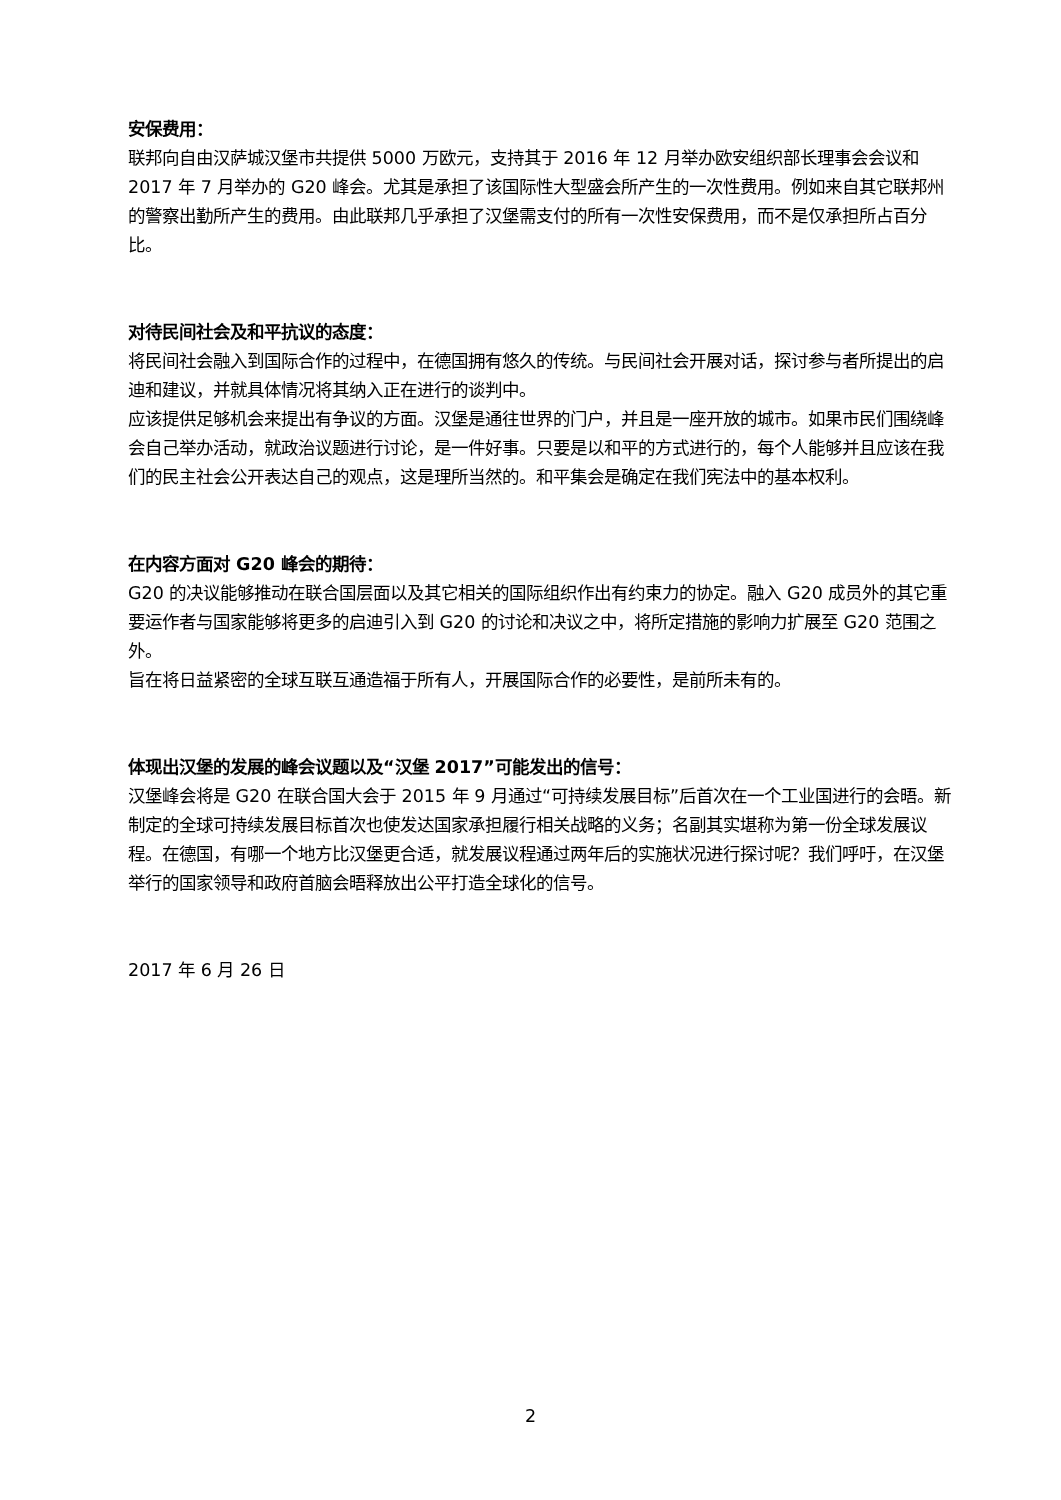安保费用：
联邦向自由汉萨城汉堡市共提供 5000 万欧元，支持其于 2016 年 12 月举办欧安组织部长理事会会议和 2017 年 7 月举办的 G20 峰会。尤其是承担了该国际性大型盛会所产生的一次性费用。例如来自其它联邦州的警察出勤所产生的费用。由此联邦几乎承担了汉堡需支付的所有一次性安保费用，而不是仅承担所占百分比。
对待民间社会及和平抗议的态度：
将民间社会融入到国际合作的过程中，在德国拥有悠久的传统。与民间社会开展对话，探讨参与者所提出的启迪和建议，并就具体情况将其纳入正在进行的谈判中。
应该提供足够机会来提出有争议的方面。汉堡是通往世界的门户，并且是一座开放的城市。如果市民们围绕峰会自己举办活动，就政治议题进行讨论，是一件好事。只要是以和平的方式进行的，每个人能够并且应该在我们的民主社会公开表达自己的观点，这是理所当然的。和平集会是确定在我们宪法中的基本权利。
在内容方面对 G20 峰会的期待：
G20 的决议能够推动在联合国层面以及其它相关的国际组织作出有约束力的协定。融入 G20 成员外的其它重要运作者与国家能够将更多的启迪引入到 G20 的讨论和决议之中，将所定措施的影响力扩展至 G20 范围之外。
旨在将日益紧密的全球互联互通造福于所有人，开展国际合作的必要性，是前所未有的。
体现出汉堡的发展的峰会议题以及“汉堡 2017”可能发出的信号：
汉堡峰会将是 G20 在联合国大会于 2015 年 9 月通过“可持续发展目标”后首次在一个工业国进行的会晤。新制定的全球可持续发展目标首次也使发达国家承担履行相关战略的义务；名副其实堪称为第一份全球发展议程。在德国，有哪一个地方比汉堡更合适，就发展议程通过两年后的实施状况进行探讨呢？我们呼吁，在汉堡举行的国家领导和政府首脑会晤释放出公平打造全球化的信号。
2017 年 6 月 26 日
2